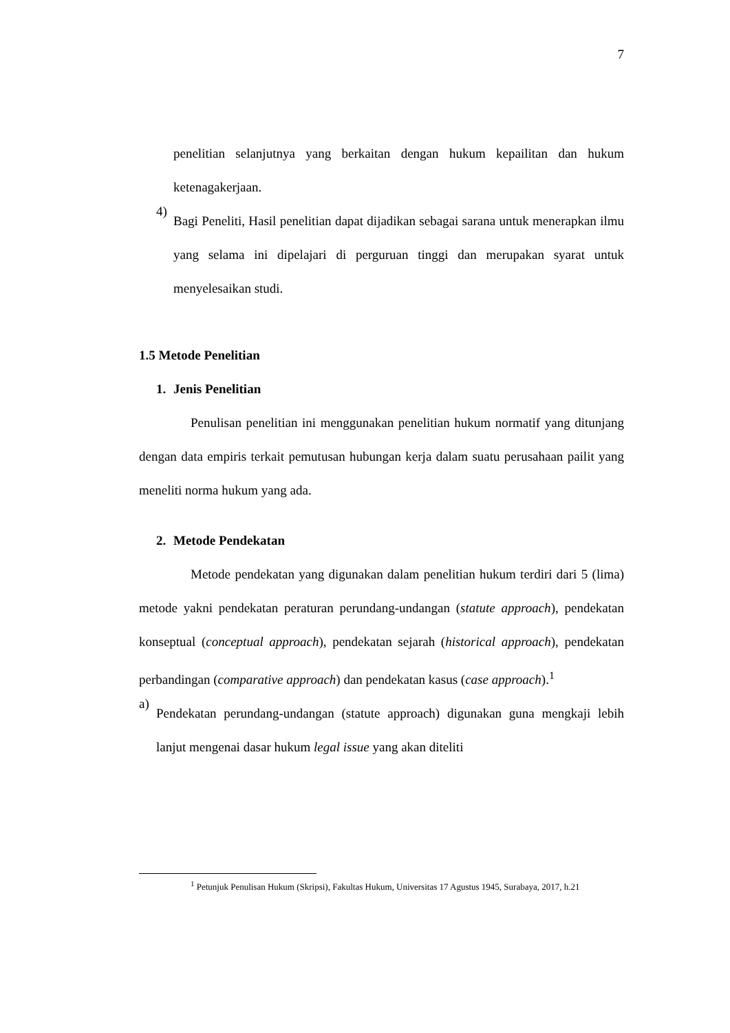7
penelitian selanjutnya yang berkaitan dengan hukum kepailitan dan hukum ketenagakerjaan.
4)
Bagi Peneliti, Hasil penelitian dapat dijadikan sebagai sarana untuk menerapkan ilmu yang selama ini dipelajari di perguruan tinggi dan merupakan syarat untuk menyelesaikan studi.
1.5 Metode Penelitian
1. Jenis Penelitian
Penulisan penelitian ini menggunakan penelitian hukum normatif yang ditunjang dengan data empiris terkait pemutusan hubungan kerja dalam suatu perusahaan pailit yang meneliti norma hukum yang ada.
2. Metode Pendekatan
Metode pendekatan yang digunakan dalam penelitian hukum terdiri dari 5 (lima) metode yakni pendekatan peraturan perundang-undangan (statute approach), pendekatan konseptual (conceptual approach), pendekatan sejarah (historical approach), pendekatan perbandingan (comparative approach) dan pendekatan kasus (case approach).<sup>1</sup>
a)
Pendekatan perundang-undangan (statute approach) digunakan guna mengkaji lebih lanjut mengenai dasar hukum legal issue yang akan diteliti
<sup>1</sup> Petunjuk Penulisan Hukum (Skripsi), Fakultas Hukum, Universitas 17 Agustus 1945, Surabaya, 2017, h.21